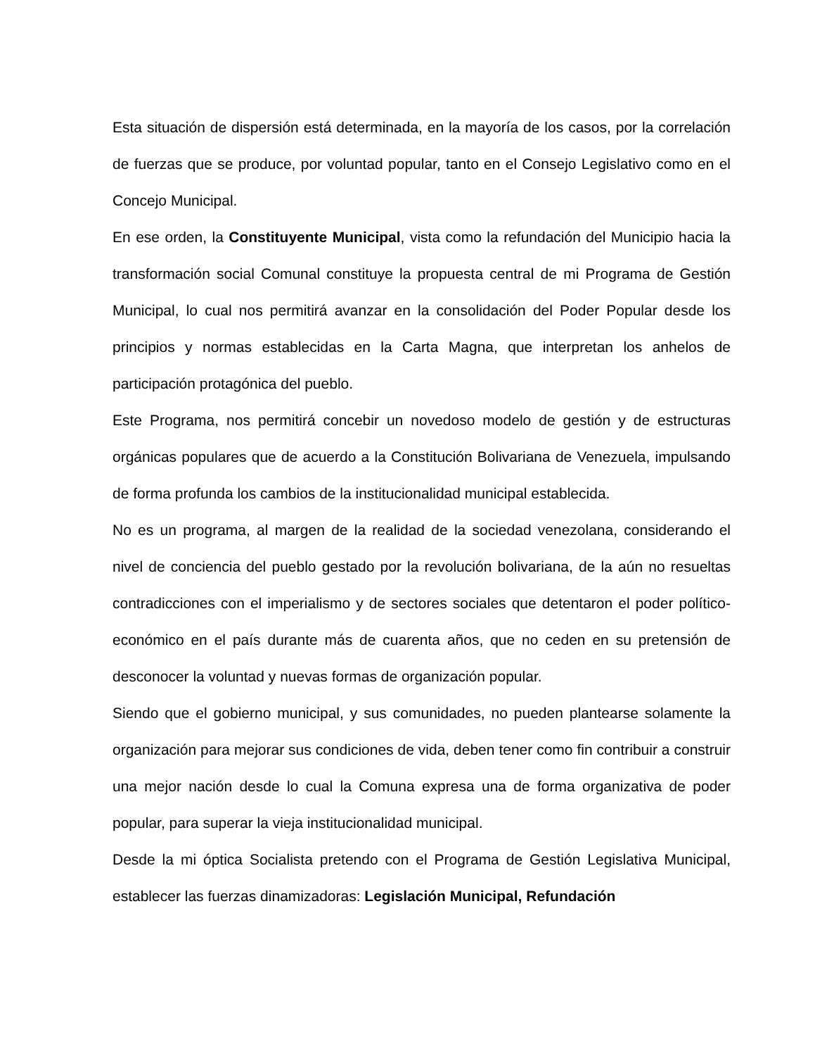Esta situación de dispersión está determinada, en la mayoría de los casos, por la correlación de fuerzas que se produce, por voluntad popular, tanto en el Consejo Legislativo como en el Concejo Municipal.
En ese orden, la Constituyente Municipal, vista como la refundación del Municipio hacia la transformación social Comunal constituye la propuesta central de mi Programa de Gestión Municipal, lo cual nos permitirá avanzar en la consolidación del Poder Popular desde los principios y normas establecidas en la Carta Magna, que interpretan los anhelos de participación protagónica del pueblo.
Este Programa, nos permitirá concebir un novedoso modelo de gestión y de estructuras orgánicas populares que de acuerdo a la Constitución Bolivariana de Venezuela, impulsando de forma profunda los cambios de la institucionalidad municipal establecida.
No es un programa, al margen de la realidad de la sociedad venezolana, considerando el nivel de conciencia del pueblo gestado por la revolución bolivariana, de la aún no resueltas contradicciones con el imperialismo y de sectores sociales que detentaron el poder político-económico en el país durante más de cuarenta años, que no ceden en su pretensión de desconocer la voluntad y nuevas formas de organización popular.
Siendo que el gobierno municipal, y sus comunidades, no pueden plantearse solamente la organización para mejorar sus condiciones de vida, deben tener como fin contribuir a construir una mejor nación desde lo cual la Comuna expresa una de forma organizativa de poder popular, para superar la vieja institucionalidad municipal.
Desde la mi óptica Socialista pretendo con el Programa de Gestión Legislativa Municipal, establecer las fuerzas dinamizadoras: Legislación Municipal, Refundación